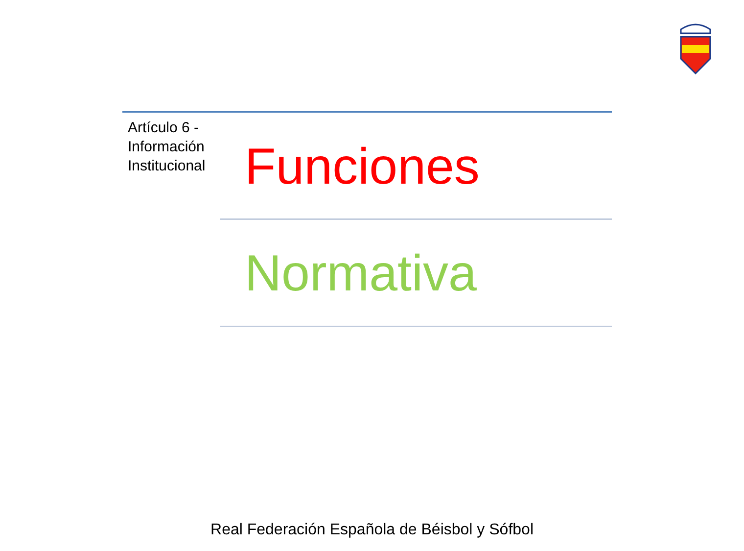Artículo 6 -
Información
Institucional
Funciones
Normativa
Real Federación Española de Béisbol y Sófbol